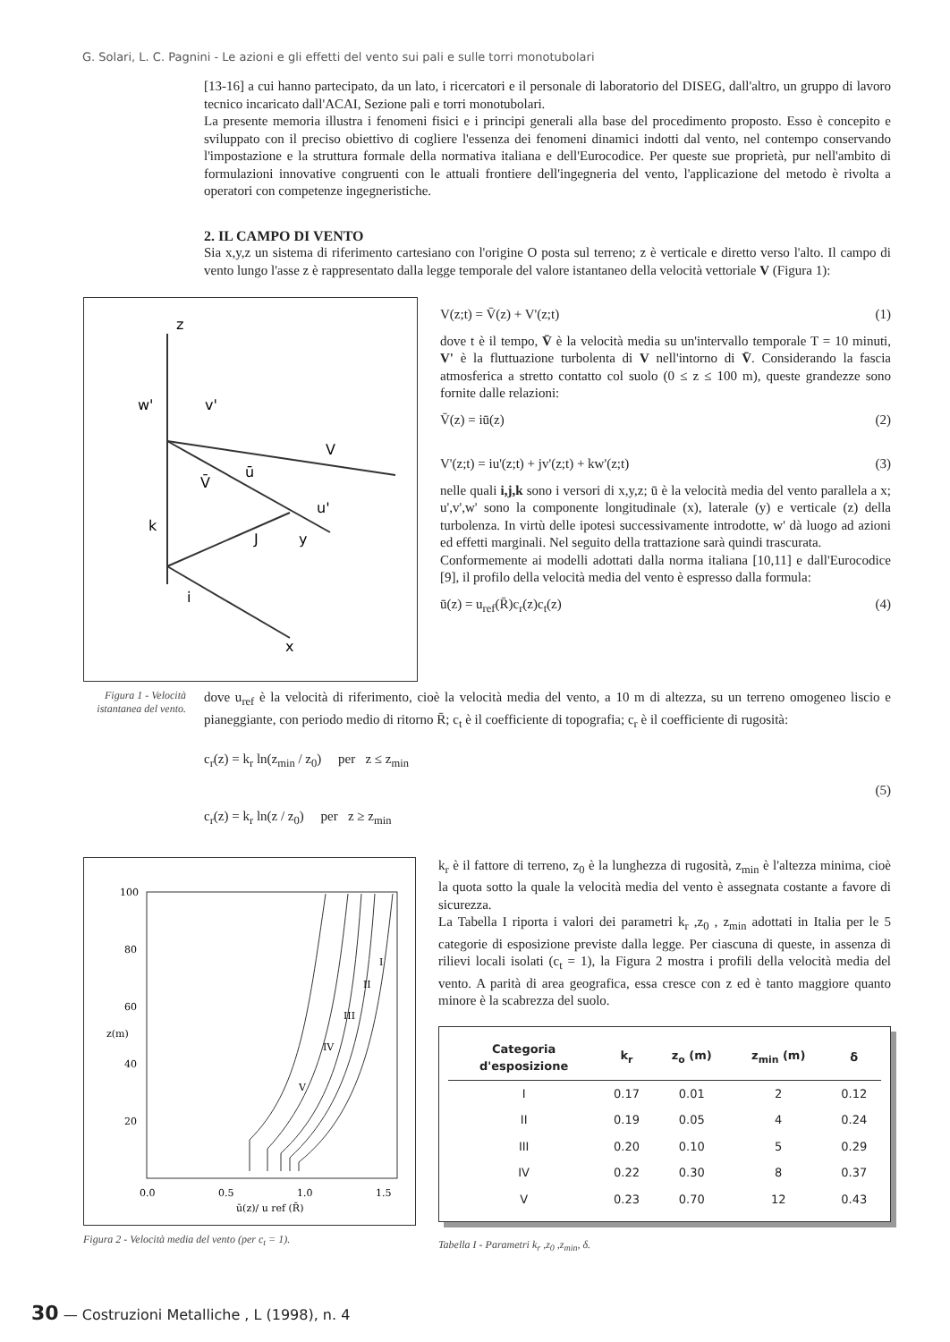G. Solari, L. C. Pagnini - Le azioni e gli effetti del vento sui pali e sulle torri monotubolari
[13-16] a cui hanno partecipato, da un lato, i ricercatori e il personale di laboratorio del DISEG, dall'altro, un gruppo di lavoro tecnico incaricato dall'ACAI, Sezione pali e torri monotubolari.
La presente memoria illustra i fenomeni fisici e i principi generali alla base del procedimento proposto. Esso è concepito e sviluppato con il preciso obiettivo di cogliere l'essenza dei fenomeni dinamici indotti dal vento, nel contempo conservando l'impostazione e la struttura formale della normativa italiana e dell'Eurocodice. Per queste sue proprietà, pur nell'ambito di formulazioni innovative congruenti con le attuali frontiere dell'ingegneria del vento, l'applicazione del metodo è rivolta a operatori con competenze ingegneristiche.
2. IL CAMPO DI VENTO
Sia x,y,z un sistema di riferimento cartesiano con l'origine O posta sul terreno; z è verticale e diretto verso l'alto. Il campo di vento lungo l'asse z è rappresentato dalla legge temporale del valore istantaneo della velocità vettoriale V (Figura 1):
z
V
V̄
ū
J
y
i
x
w'
v'
u'
k
V(z;t) = V̄(z) + V'(z;t) (1)
dove t è il tempo, V̄ è la velocità media su un'intervallo temporale T = 10 minuti, V' è la fluttuazione turbolenta di V nell'intorno di V̄. Considerando la fascia atmosferica a stretto contatto col suolo (0 ≤ z ≤ 100 m), queste grandezze sono fornite dalle relazioni:
V̄(z) = iū(z) (2)
V'(z;t) = iu'(z;t) + jv'(z;t) + kw'(z;t) (3)
nelle quali i,j,k sono i versori di x,y,z; ū è la velocità media del vento parallela a x; u',v',w' sono la componente longitudinale (x), laterale (y) e verticale (z) della turbolenza. In virtù delle ipotesi successivamente introdotte, w' dà luogo ad azioni ed effetti marginali. Nel seguito della trattazione sarà quindi trascurata.
Conformemente ai modelli adottati dalla norma italiana [10,11] e dall'Eurocodice [9], il profilo della velocità media del vento è espresso dalla formula:
ū(z) = u<sub>ref</sub>(R̄)c<sub>r</sub>(z)c<sub>t</sub>(z) (4)
Figura 1 - Velocità istantanea del vento.
dove u<sub>ref</sub> è la velocità di riferimento, cioè la velocità media del vento, a 10 m di altezza, su un terreno omogeneo liscio e pianeggiante, con periodo medio di ritorno R̄; c<sub>t</sub> è il coefficiente di topografia; c<sub>r</sub> è il coefficiente di rugosità:
c<sub>r</sub>(z) = k<sub>r</sub> ln(z<sub>min</sub> / z<sub>0</sub>) per z ≤ z<sub>min</sub>
(5)
c<sub>r</sub>(z) = k<sub>r</sub> ln(z / z<sub>0</sub>) per z ≥ z<sub>min</sub>
100
80
60
40
20
0.0
0.5
1.0
1.5
ū(z)/ u ref (R̄)
z(m)
I
II
III
IV
V
Figura 2 - Velocità media del vento (per c<sub>t</sub> = 1).
k<sub>r</sub> è il fattore di terreno, z<sub>0</sub> è la lunghezza di rugosità, z<sub>min</sub> è l'altezza minima, cioè la quota sotto la quale la velocità media del vento è assegnata costante a favore di sicurezza.
La Tabella I riporta i valori dei parametri k<sub>r</sub> ,z<sub>0</sub> , z<sub>min</sub> adottati in Italia per le 5 categorie di esposizione previste dalla legge. Per ciascuna di queste, in assenza di rilievi locali isolati (c<sub>t</sub> = 1), la Figura 2 mostra i profili della velocità media del vento. A parità di area geografica, essa cresce con z ed è tanto maggiore quanto minore è la scabrezza del suolo.
| Categoria d'esposizione | k<sub>r</sub> | z<sub>o</sub> (m) | z<sub>min</sub> (m) | δ |
| --- | --- | --- | --- | --- |
| I | 0.17 | 0.01 | 2 | 0.12 |
| II | 0.19 | 0.05 | 4 | 0.24 |
| III | 0.20 | 0.10 | 5 | 0.29 |
| IV | 0.22 | 0.30 | 8 | 0.37 |
| V | 0.23 | 0.70 | 12 | 0.43 |
Tabella I - Parametri k<sub>r</sub> ,z<sub>0</sub> ,z<sub>min</sub>, δ.
30 — Costruzioni Metalliche , L (1998), n. 4